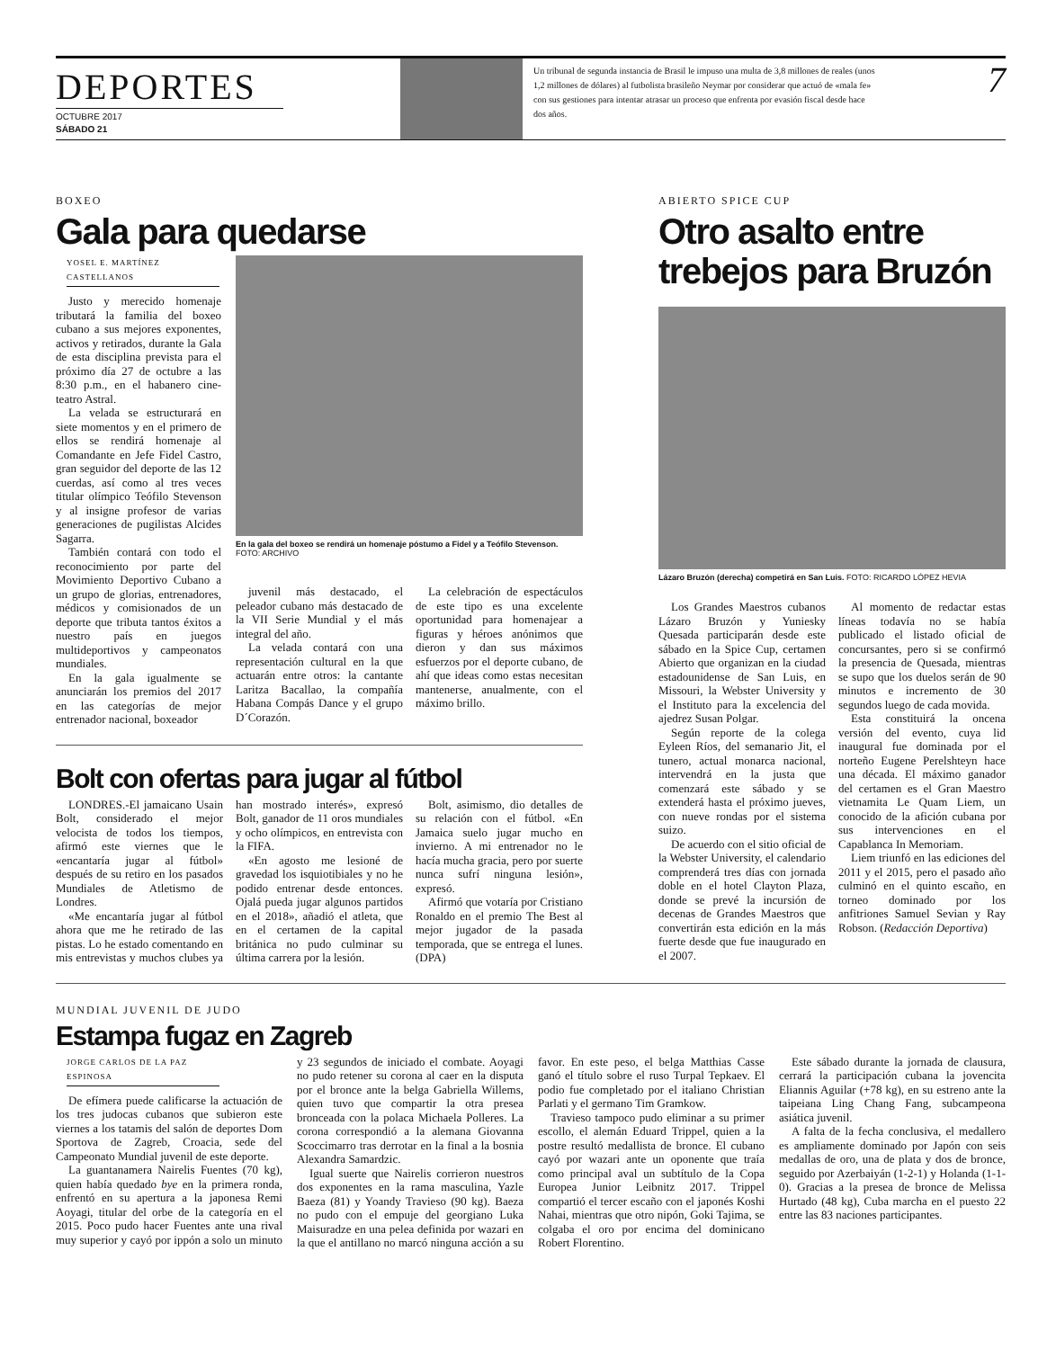DEPORTES
OCTUBRE 2017
SÁBADO 21
Un tribunal de segunda instancia de Brasil le impuso una multa de 3,8 millones de reales (unos 1,2 millones de dólares) al futbolista brasileño Neymar por considerar que actuó de «mala fe» con sus gestiones para intentar atrasar un proceso que enfrenta por evasión fiscal desde hace dos años.
7
BOXEO
Gala para quedarse
YOSEL E. MARTÍNEZ
CASTELLANOS
Justo y merecido homenaje tributará la familia del boxeo cubano a sus mejores exponentes, activos y retirados, durante la Gala de esta disciplina prevista para el próximo día 27 de octubre a las 8:30 p.m., en el habanero cine-teatro Astral.
La velada se estructurará en siete momentos y en el primero de ellos se rendirá homenaje al Comandante en Jefe Fidel Castro, gran seguidor del deporte de las 12 cuerdas, así como al tres veces titular olímpico Teófilo Stevenson y al insigne profesor de varias generaciones de pugilistas Alcides Sagarra.
También contará con todo el reconocimiento por parte del Movimiento Deportivo Cubano a un grupo de glorias, entrenadores, médicos y comisionados de un deporte que tributa tantos éxitos a nuestro país en juegos multideportivos y campeonatos mundiales.
En la gala igualmente se anunciarán los premios del 2017 en las categorías de mejor entrenador nacional, boxeador
En la gala del boxeo se rendirá un homenaje póstumo a Fidel y a Teófilo Stevenson. FOTO: ARCHIVO
juvenil más destacado, el peleador cubano más destacado de la VII Serie Mundial y el más integral del año.
La velada contará con una representación cultural en la que actuarán entre otros: la cantante Laritza Bacallao, la compañía Habana Compás Dance y el grupo D´Corazón.
La celebración de espectáculos de este tipo es una excelente oportunidad para homenajear a figuras y héroes anónimos que dieron y dan sus máximos esfuerzos por el deporte cubano, de ahí que ideas como estas necesitan mantenerse, anualmente, con el máximo brillo.
Bolt con ofertas para jugar al fútbol
LONDRES.-El jamaicano Usain Bolt, considerado el mejor velocista de todos los tiempos, afirmó este viernes que le «encantaría jugar al fútbol» después de su retiro en los pasados Mundiales de Atletismo de Londres.
«Me encantaría jugar al fútbol ahora que me he retirado de las pistas. Lo he estado comentando en mis entrevistas y muchos clubes ya han mostrado interés», expresó Bolt, ganador de 11 oros mundiales y ocho olímpicos, en entrevista con la FIFA.
«En agosto me lesioné de gravedad los isquiotibiales y no he podido entrenar desde entonces. Ojalá pueda jugar algunos partidos en el 2018», añadió el atleta, que en el certamen de la capital británica no pudo culminar su última carrera por la lesión.
Bolt, asimismo, dio detalles de su relación con el fútbol. «En Jamaica suelo jugar mucho en invierno. A mi entrenador no le hacía mucha gracia, pero por suerte nunca sufrí ninguna lesión», expresó.
Afirmó que votaría por Cristiano Ronaldo en el premio The Best al mejor jugador de la pasada temporada, que se entrega el lunes. (DPA)
ABIERTO SPICE CUP
Otro asalto entre trebejos para Bruzón
Lázaro Bruzón (derecha) competirá en San Luis. FOTO: RICARDO LÓPEZ HEVIA
Los Grandes Maestros cubanos Lázaro Bruzón y Yuniesky Quesada participarán desde este sábado en la Spice Cup, certamen Abierto que organizan en la ciudad estadounidense de San Luis, en Missouri, la Webster University y el Instituto para la excelencia del ajedrez Susan Polgar.
Según reporte de la colega Eyleen Ríos, del semanario Jit, el tunero, actual monarca nacional, intervendrá en la justa que comenzará este sábado y se extenderá hasta el próximo jueves, con nueve rondas por el sistema suizo.
De acuerdo con el sitio oficial de la Webster University, el calendario comprenderá tres días con jornada doble en el hotel Clayton Plaza, donde se prevé la incursión de decenas de Grandes Maestros que convertirán esta edición en la más fuerte desde que fue inaugurado en el 2007.
Al momento de redactar estas líneas todavía no se había publicado el listado oficial de concursantes, pero si se confirmó la presencia de Quesada, mientras se supo que los duelos serán de 90 minutos e incremento de 30 segundos luego de cada movida.
Esta constituirá la oncena versión del evento, cuya lid inaugural fue dominada por el norteño Eugene Perelshteyn hace una década. El máximo ganador del certamen es el Gran Maestro vietnamita Le Quam Liem, un conocido de la afición cubana por sus intervenciones en el Capablanca In Memoriam.
Liem triunfó en las ediciones del 2011 y el 2015, pero el pasado año culminó en el quinto escaño, en torneo dominado por los anfitriones Samuel Sevian y Ray Robson. (Redacción Deportiva)
MUNDIAL JUVENIL DE JUDO
Estampa fugaz en Zagreb
JORGE CARLOS DE LA PAZ
ESPINOSA
De efímera puede calificarse la actuación de los tres judocas cubanos que subieron este viernes a los tatamis del salón de deportes Dom Sportova de Zagreb, Croacia, sede del Campeonato Mundial juvenil de este deporte.
La guantanamera Nairelis Fuentes (70 kg), quien había quedado bye en la primera ronda, enfrentó en su apertura a la japonesa Remi Aoyagi, titular del orbe de la categoría en el 2015. Poco pudo hacer Fuentes ante una rival muy superior y cayó por ippón a solo un minuto y 23 segundos de iniciado el combate. Aoyagi no pudo retener su corona al caer en la disputa por el bronce ante la belga Gabriella Willems, quien tuvo que compartir la otra presea bronceada con la polaca Michaela Polleres. La corona correspondió a la alemana Giovanna Scoccimarro tras derrotar en la final a la bosnia Alexandra Samardzic.
Igual suerte que Nairelis corrieron nuestros dos exponentes en la rama masculina, Yazle Baeza (81) y Yoandy Travieso (90 kg). Baeza no pudo con el empuje del georgiano Luka Maisuradze en una pelea definida por wazari en la que el antillano no marcó ninguna acción a su favor. En este peso, el belga Matthias Casse ganó el título sobre el ruso Turpal Tepkaev. El podio fue completado por el italiano Christian Parlati y el germano Tim Gramkow.
Travieso tampoco pudo eliminar a su primer escollo, el alemán Eduard Trippel, quien a la postre resultó medallista de bronce. El cubano cayó por wazari ante un oponente que traía como principal aval un subtítulo de la Copa Europea Junior Leibnitz 2017. Trippel compartió el tercer escaño con el japonés Koshi Nahai, mientras que otro nipón, Goki Tajima, se colgaba el oro por encima del dominicano Robert Florentino.
Este sábado durante la jornada de clausura, cerrará la participación cubana la jovencita Eliannis Aguilar (+78 kg), en su estreno ante la taipeiana Ling Chang Fang, subcampeona asiática juvenil.
A falta de la fecha conclusiva, el medallero es ampliamente dominado por Japón con seis medallas de oro, una de plata y dos de bronce, seguido por Azerbaiyán (1-2-1) y Holanda (1-1-0). Gracias a la presea de bronce de Melissa Hurtado (48 kg), Cuba marcha en el puesto 22 entre las 83 naciones participantes.